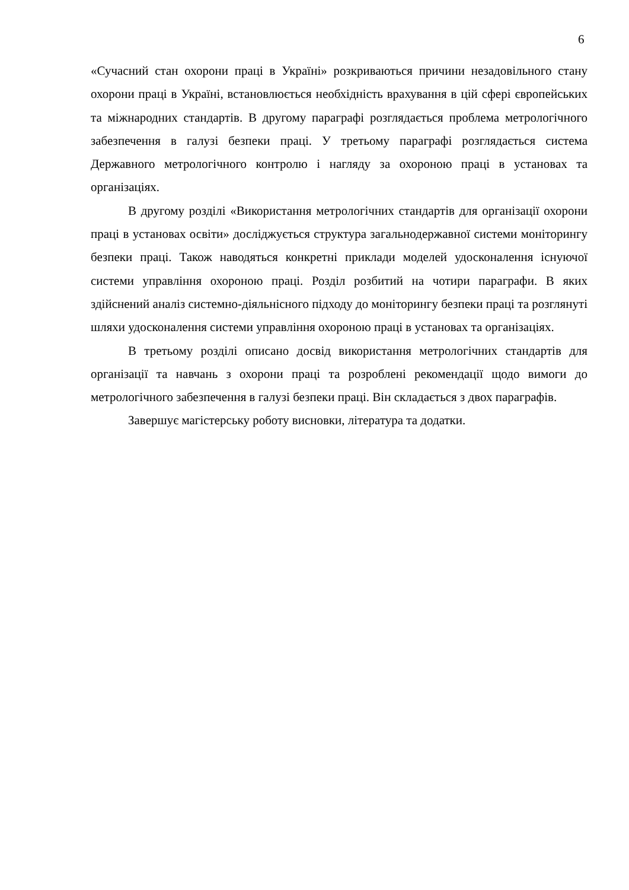6
«Сучасний стан охорони праці в Україні» розкриваються причини незадовільного стану охорони праці в Україні, встановлюється необхідність врахування в цій сфері європейських та міжнародних стандартів. В другому параграфі розглядається проблема метрологічного забезпечення в галузі безпеки праці. У третьому параграфі розглядається система Державного метрологічного контролю і нагляду за охороною праці в установах та організаціях.
В другому розділі «Використання метрологічних стандартів для організації охорони праці в установах освіти» досліджується структура загальнодержавної системи моніторингу безпеки праці. Також наводяться конкретні приклади моделей удосконалення існуючої системи управління охороною праці. Розділ розбитий на чотири параграфи. В яких здійснений аналіз системно-діяльнісного підходу до моніторингу безпеки праці та розглянуті шляхи удосконалення системи управління охороною праці в установах та організаціях.
В третьому розділі описано досвід використання метрологічних стандартів для організації та навчань з охорони праці та розроблені рекомендації щодо вимоги до метрологічного забезпечення в галузі безпеки праці. Він складається з двох параграфів.
Завершує магістерську роботу висновки, література та додатки.